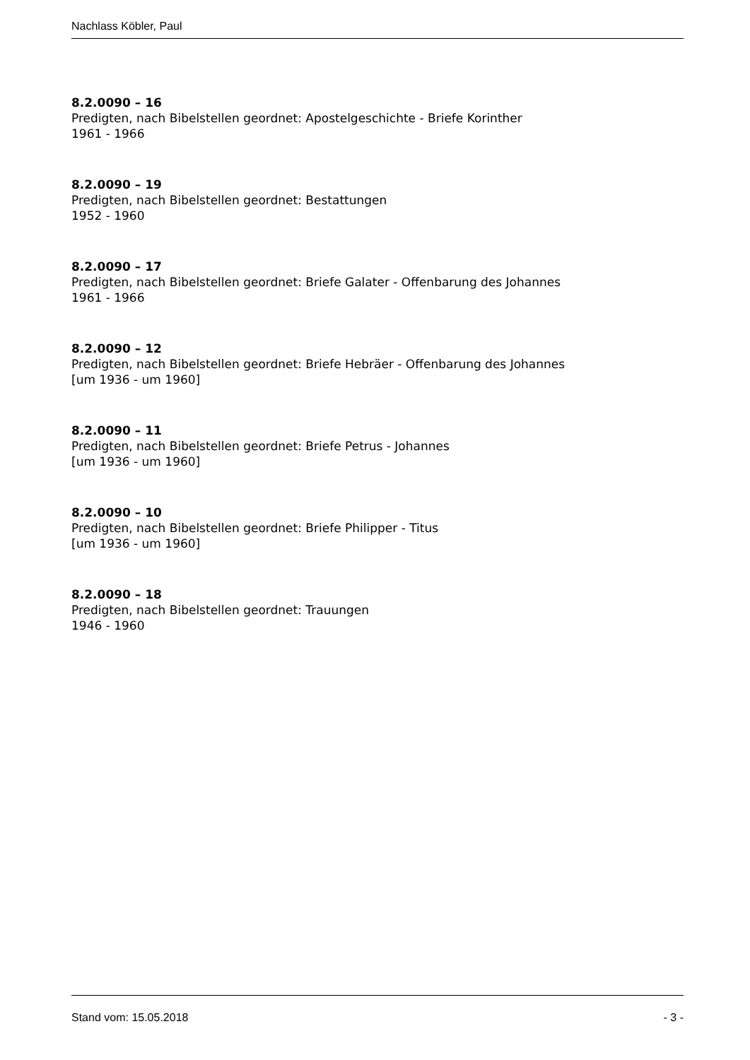Nachlass Köbler, Paul
8.2.0090 – 16
Predigten, nach Bibelstellen geordnet: Apostelgeschichte - Briefe Korinther
1961 - 1966
8.2.0090 – 19
Predigten, nach Bibelstellen geordnet: Bestattungen
1952 - 1960
8.2.0090 – 17
Predigten, nach Bibelstellen geordnet: Briefe Galater - Offenbarung des Johannes
1961 - 1966
8.2.0090 – 12
Predigten, nach Bibelstellen geordnet: Briefe Hebräer - Offenbarung des Johannes
[um 1936 - um 1960]
8.2.0090 – 11
Predigten, nach Bibelstellen geordnet: Briefe Petrus - Johannes
[um 1936 - um 1960]
8.2.0090 – 10
Predigten, nach Bibelstellen geordnet: Briefe Philipper - Titus
[um 1936 - um 1960]
8.2.0090 – 18
Predigten, nach Bibelstellen geordnet: Trauungen
1946 - 1960
Stand vom: 15.05.2018 - 3 -